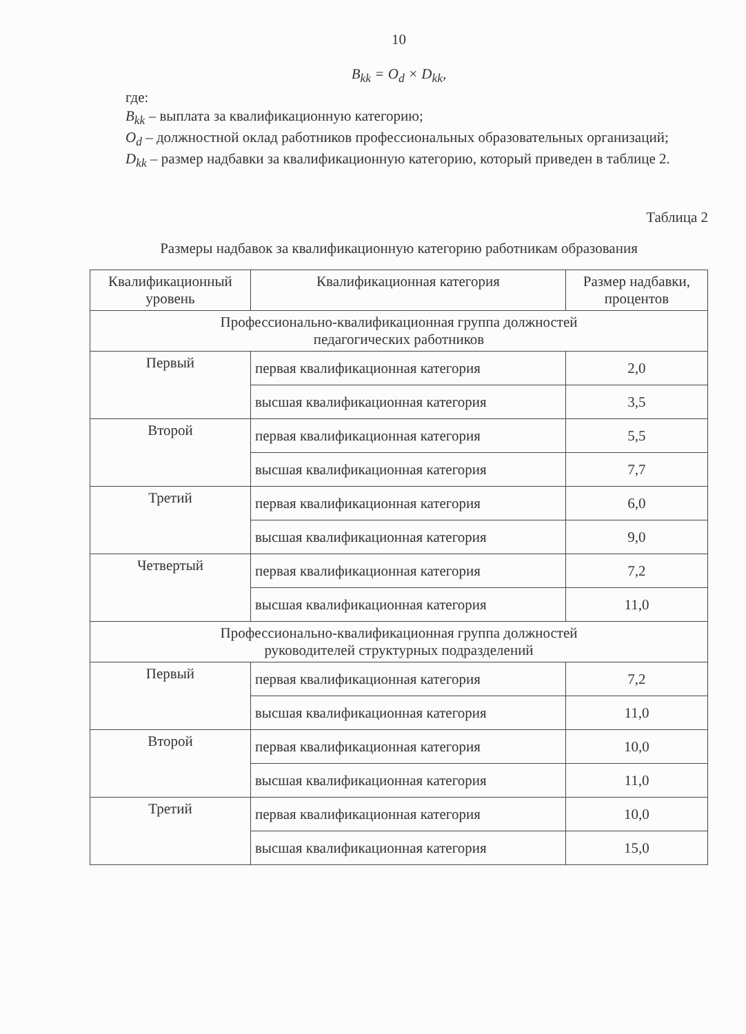10
B<sub>kk</sub> = O<sub>d</sub> × D<sub>kk</sub>,
где:
B<sub>kk</sub> – выплата за квалификационную категорию;
O<sub>d</sub> – должностной оклад работников профессиональных образовательных организаций;
D<sub>kk</sub> – размер надбавки за квалификационную категорию, который приведен в таблице 2.
Таблица 2
Размеры надбавок за квалификационную категорию работникам образования
| Квалификационный уровень | Квалификационная категория | Размер надбавки, процентов |
| --- | --- | --- |
| Профессионально-квалификационная группа должностей педагогических работников | | |
| Первый | первая квалификационная категория | 2,0 |
| | высшая квалификационная категория | 3,5 |
| Второй | первая квалификационная категория | 5,5 |
| | высшая квалификационная категория | 7,7 |
| Третий | первая квалификационная категория | 6,0 |
| | высшая квалификационная категория | 9,0 |
| Четвертый | первая квалификационная категория | 7,2 |
| | высшая квалификационная категория | 11,0 |
| Профессионально-квалификационная группа должностей руководителей структурных подразделений | | |
| Первый | первая квалификационная категория | 7,2 |
| | высшая квалификационная категория | 11,0 |
| Второй | первая квалификационная категория | 10,0 |
| | высшая квалификационная категория | 11,0 |
| Третий | первая квалификационная категория | 10,0 |
| | высшая квалификационная категория | 15,0 |